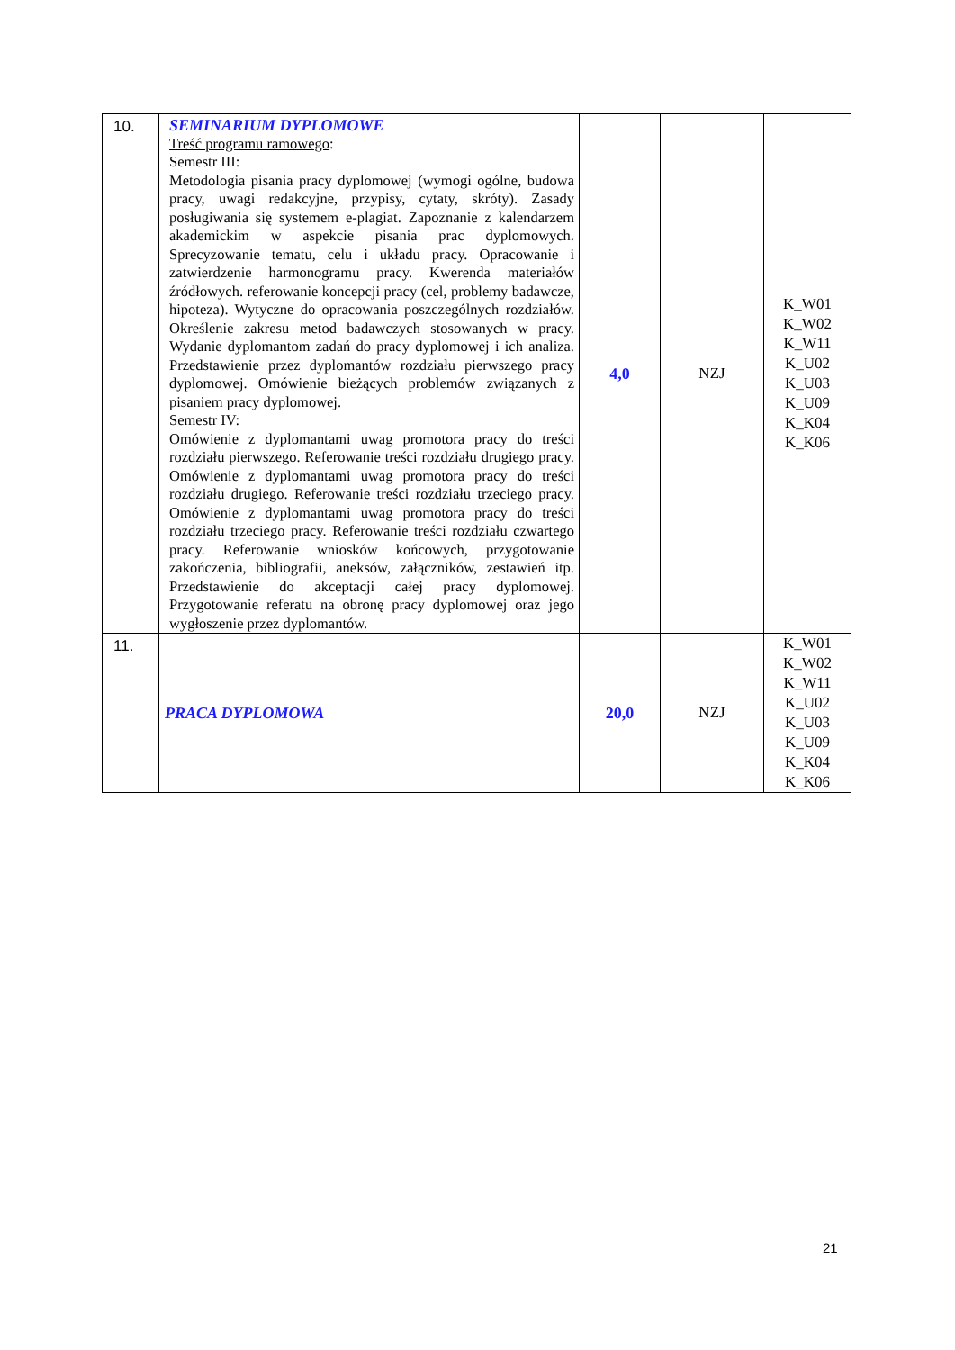| 10. | SEMINARIUM DYPLOMOWE Treść programu ramowego : Semestr III: Metodologia pisania pracy dyplomowej (wymogi ogólne, budowa pracy, uwagi redakcyjne, przypisy, cytaty, skróty). Zasady posługiwania się systemem e-plagiat. Zapoznanie z kalendarzem akademickim w aspekcie pisania prac dyplomowych. Sprecyzowanie tematu, celu i układu pracy. Opracowanie i zatwierdzenie harmonogramu pracy. Kwerenda materiałów źródłowych. referowanie koncepcji pracy (cel, problemy badawcze, hipoteza). Wytyczne do opracowania poszczególnych rozdziałów. Określenie zakresu metod badawczych stosowanych w pracy. Wydanie dyplomantom zadań do pracy dyplomowej i ich analiza. Przedstawienie przez dyplomantów rozdziału pierwszego pracy dyplomowej. Omówienie bieżących problemów związanych z pisaniem pracy dyplomowej. Semestr IV: Omówienie z dyplomantami uwag promotora pracy do treści rozdziału pierwszego. Referowanie treści rozdziału drugiego pracy. Omówienie z dyplomantami uwag promotora pracy do treści rozdziału drugiego. Referowanie treści rozdziału trzeciego pracy. Omówienie z dyplomantami uwag promotora pracy do treści rozdziału trzeciego pracy. Referowanie treści rozdziału czwartego pracy. Referowanie wniosków końcowych, przygotowanie zakończenia, bibliografii, aneksów, załączników, zestawień itp. Przedstawienie do akceptacji całej pracy dyplomowej. Przygotowanie referatu na obronę pracy dyplomowej oraz jego wygłoszenie przez dyplomantów. | 4,0 | NZJ | K_W01 K_W02 K_W11 K_U02 K_U03 K_U09 K_K04 K_K06 |
| 11. | PRACA DYPLOMOWA | 20,0 | NZJ | K_W01 K_W02 K_W11 K_U02 K_U03 K_U09 K_K04 K_K06 |
21